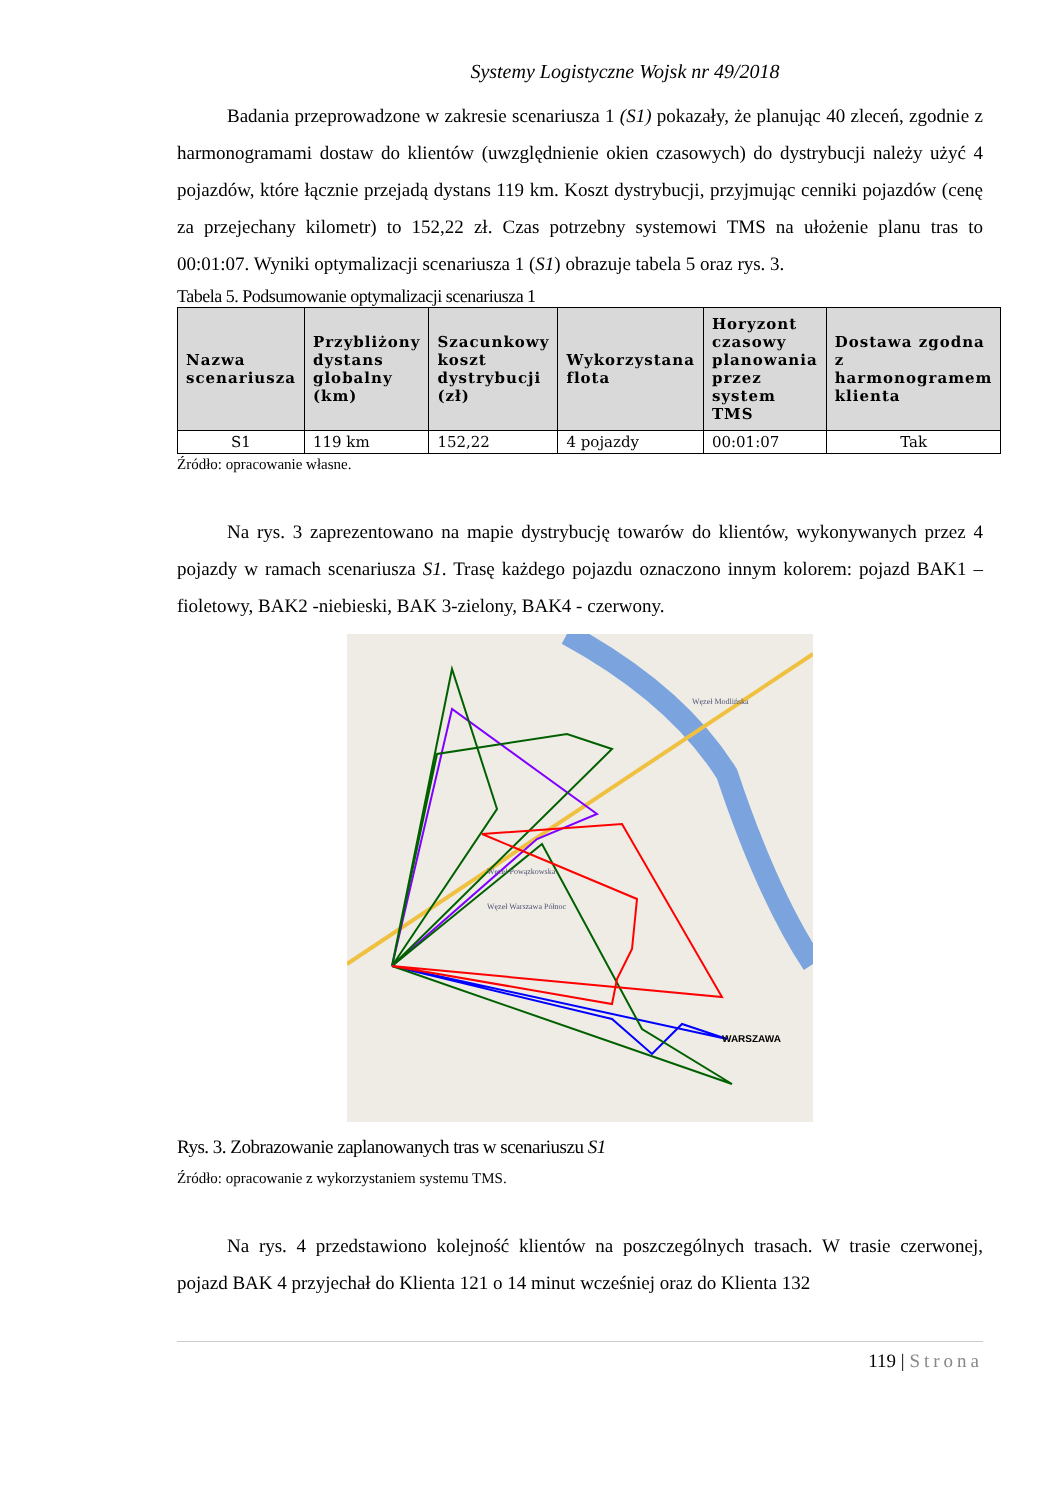Systemy Logistyczne Wojsk nr 49/2018
Badania przeprowadzone w zakresie scenariusza 1 (S1) pokazały, że planując 40 zleceń, zgodnie z harmonogramami dostaw do klientów (uwzględnienie okien czasowych) do dystrybucji należy użyć 4 pojazdów, które łącznie przejadą dystans 119 km. Koszt dystrybucji, przyjmując cenniki pojazdów (cenę za przejechany kilometr) to 152,22 zł. Czas potrzebny systemowi TMS na ułożenie planu tras to 00:01:07. Wyniki optymalizacji scenariusza 1 (S1) obrazuje tabela 5 oraz rys. 3.
Tabela 5. Podsumowanie optymalizacji scenariusza 1
| Nazwa scenariusza | Przybliżony dystans globalny (km) | Szacunkowy koszt dystrybucji (zł) | Wykorzystana flota | Horyzont czasowy planowania przez system TMS | Dostawa zgodna z harmonogramem klienta |
| --- | --- | --- | --- | --- | --- |
| S1 | 119 km | 152,22 | 4 pojazdy | 00:01:07 | Tak |
Źródło: opracowanie własne.
Na rys. 3 zaprezentowano na mapie dystrybucję towarów do klientów, wykonywanych przez 4 pojazdy w ramach scenariusza S1. Trasę każdego pojazdu oznaczono innym kolorem: pojazd BAK1 – fioletowy, BAK2 -niebieski, BAK 3-zielony, BAK4 - czerwony.
WARSZAWA
Węzeł Powązkowska
Węzeł Warszawa Północ
Węzeł Modlińska
Rys. 3. Zobrazowanie zaplanowanych tras w scenariuszu S1
Źródło: opracowanie z wykorzystaniem systemu TMS.
Na rys. 4 przedstawiono kolejność klientów na poszczególnych trasach. W trasie czerwonej, pojazd BAK 4 przyjechał do Klienta 121 o 14 minut wcześniej oraz do Klienta 132
119 | Strona